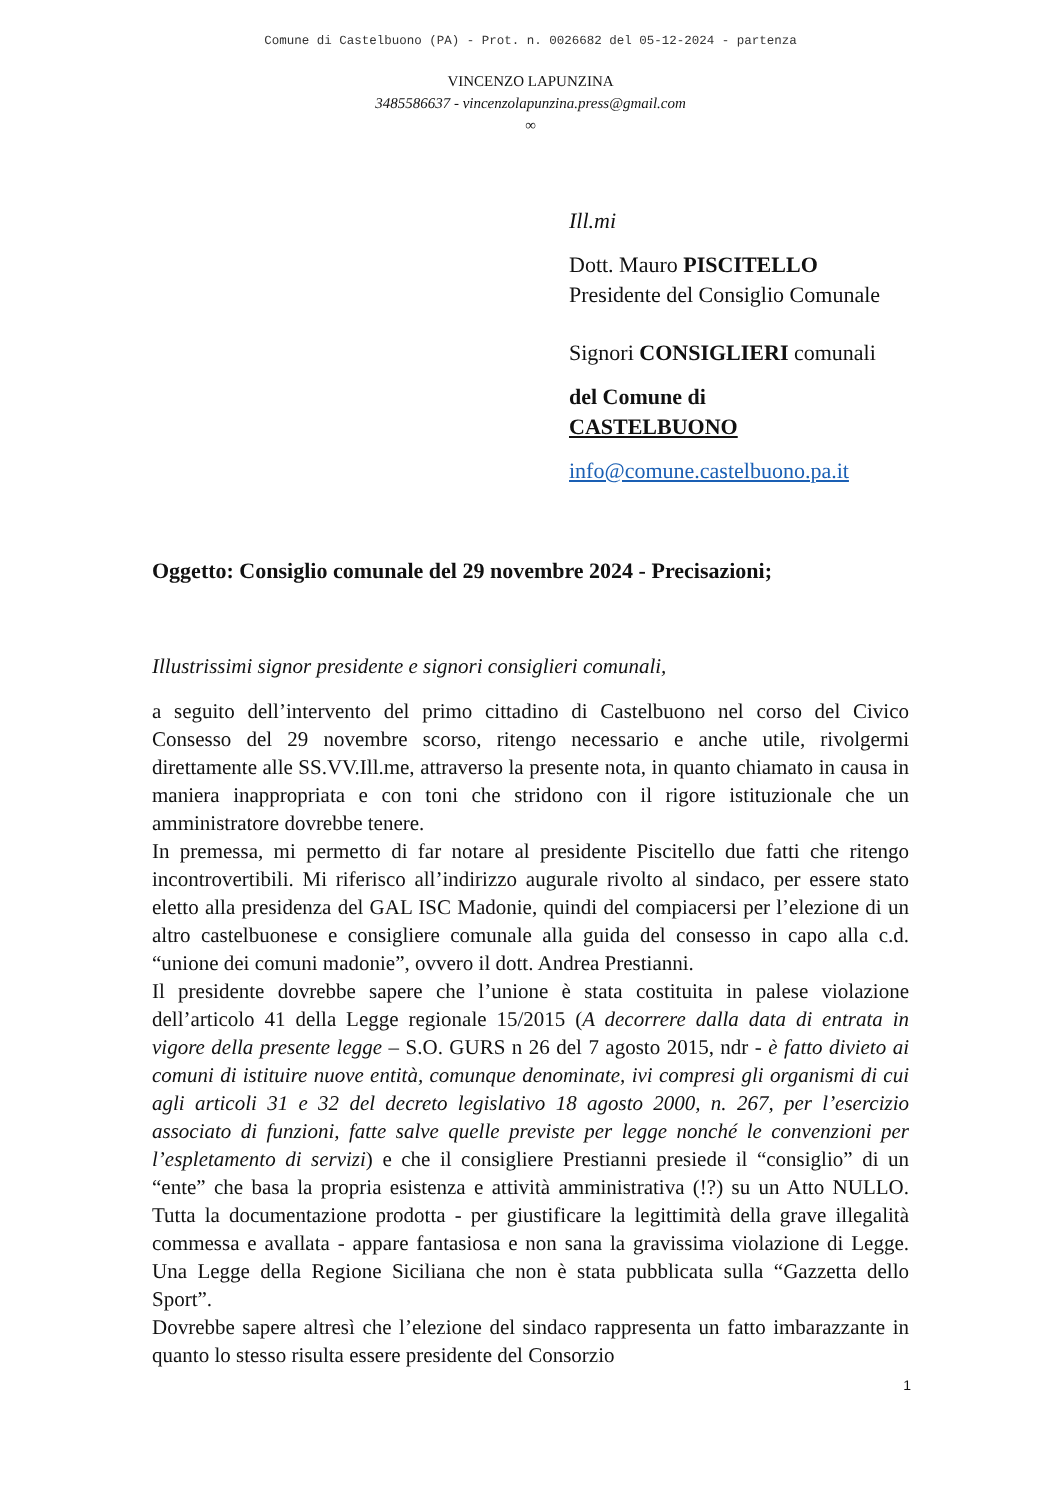Comune di Castelbuono (PA) - Prot. n. 0026682 del 05-12-2024 - partenza
VINCENZO LAPUNZINA
3485586637 - vincenzolapunzina.press@gmail.com
∞
Ill.mi
Dott. Mauro PISCITELLO
Presidente del Consiglio Comunale
Signori CONSIGLIERI comunali
del Comune di
CASTELBUONO
info@comune.castelbuono.pa.it
Oggetto: Consiglio comunale del 29 novembre 2024 - Precisazioni;
Illustrissimi signor presidente e signori consiglieri comunali,
a seguito dell’intervento del primo cittadino di Castelbuono nel corso del Civico Consesso del 29 novembre scorso, ritengo necessario e anche utile, rivolgermi direttamente alle SS.VV.Ill.me, attraverso la presente nota, in quanto chiamato in causa in maniera inappropriata e con toni che stridono con il rigore istituzionale che un amministratore dovrebbe tenere.
In premessa, mi permetto di far notare al presidente Piscitello due fatti che ritengo incontrovertibili. Mi riferisco all’indirizzo augurale rivolto al sindaco, per essere stato eletto alla presidenza del GAL ISC Madonie, quindi del compiacersi per l’elezione di un altro castelbuonese e consigliere comunale alla guida del consesso in capo alla c.d. “unione dei comuni madonie”, ovvero il dott. Andrea Prestianni.
Il presidente dovrebbe sapere che l’unione è stata costituita in palese violazione dell’articolo 41 della Legge regionale 15/2015 (A decorrere dalla data di entrata in vigore della presente legge – S.O. GURS n 26 del 7 agosto 2015, ndr - è fatto divieto ai comuni di istituire nuove entità, comunque denominate, ivi compresi gli organismi di cui agli articoli 31 e 32 del decreto legislativo 18 agosto 2000, n. 267, per l’esercizio associato di funzioni, fatte salve quelle previste per legge nonché le convenzioni per l’espletamento di servizi) e che il consigliere Prestianni presiede il “consiglio” di un “ente” che basa la propria esistenza e attività amministrativa (!?) su un Atto NULLO. Tutta la documentazione prodotta - per giustificare la legittimità della grave illegalità commessa e avallata - appare fantasiosa e non sana la gravissima violazione di Legge. Una Legge della Regione Siciliana che non è stata pubblicata sulla “Gazzetta dello Sport”.
Dovrebbe sapere altresì che l’elezione del sindaco rappresenta un fatto imbarazzante in quanto lo stesso risulta essere presidente del Consorzio
1